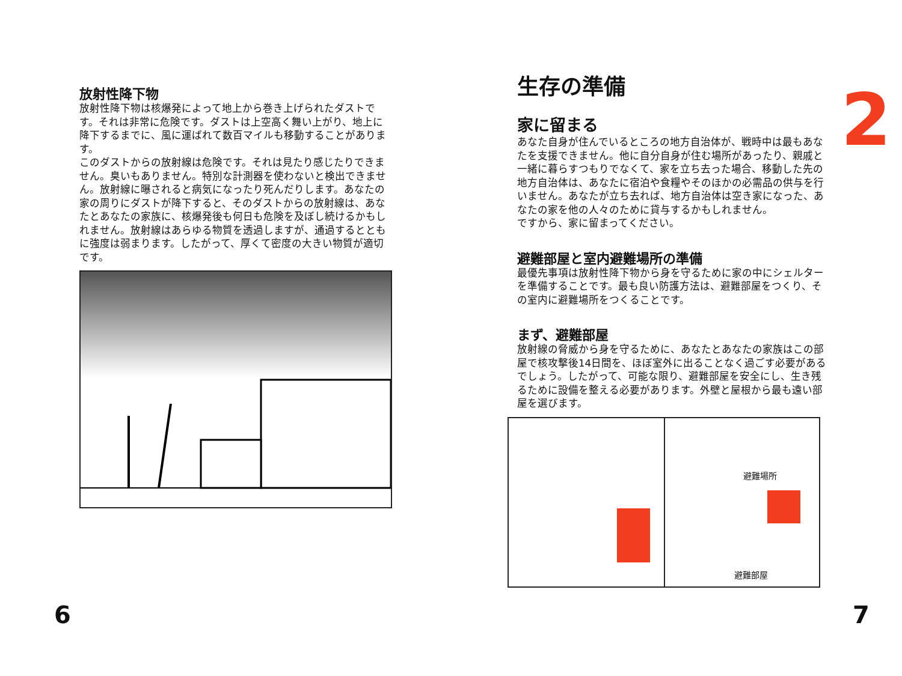放射性降下物
放射性降下物は核爆発によって地上から巻き上げられたダストです。それは非常に危険です。ダストは上空高く舞い上がり、地上に降下するまでに、風に運ばれて数百マイルも移動することがあります。
このダストからの放射線は危険です。それは見たり感じたりできません。臭いもありません。特別な計測器を使わないと検出できません。放射線に曝されると病気になったり死んだりします。あなたの家の周りにダストが降下すると、そのダストからの放射線は、あなたとあなたの家族に、核爆発後も何日も危険を及ぼし続けるかもしれません。放射線はあらゆる物質を透過しますが、通過するとともに強度は弱まります。したがって、厚くて密度の大きい物質が適切です。
生存の準備
家に留まる
あなた自身が住んでいるところの地方自治体が、戦時中は最もあなたを支援できません。他に自分自身が住む場所があったり、親戚と一緒に暮らすつもりでなくて、家を立ち去った場合、移動した先の地方自治体は、あなたに宿泊や食糧やそのほかの必需品の供与を行いません。あなたが立ち去れば、地方自治体は空き家になった、あなたの家を他の人々のために貸与するかもしれません。
ですから、家に留まってください。
避難部屋と室内避難場所の準備
最優先事項は放射性降下物から身を守るために家の中にシェルターを準備することです。最も良い防護方法は、避難部屋をつくり、その室内に避難場所をつくることです。
まず、避難部屋
放射線の脅威から身を守るために、あなたとあなたの家族はこの部屋で核攻撃後14日間を、ほぼ室外に出ることなく過ごす必要があるでしょう。したがって、可能な限り、避難部屋を安全にし、生き残るために設備を整える必要があります。外壁と屋根から最も遠い部屋を選びます。
避難場所
避難部屋
2
6 7